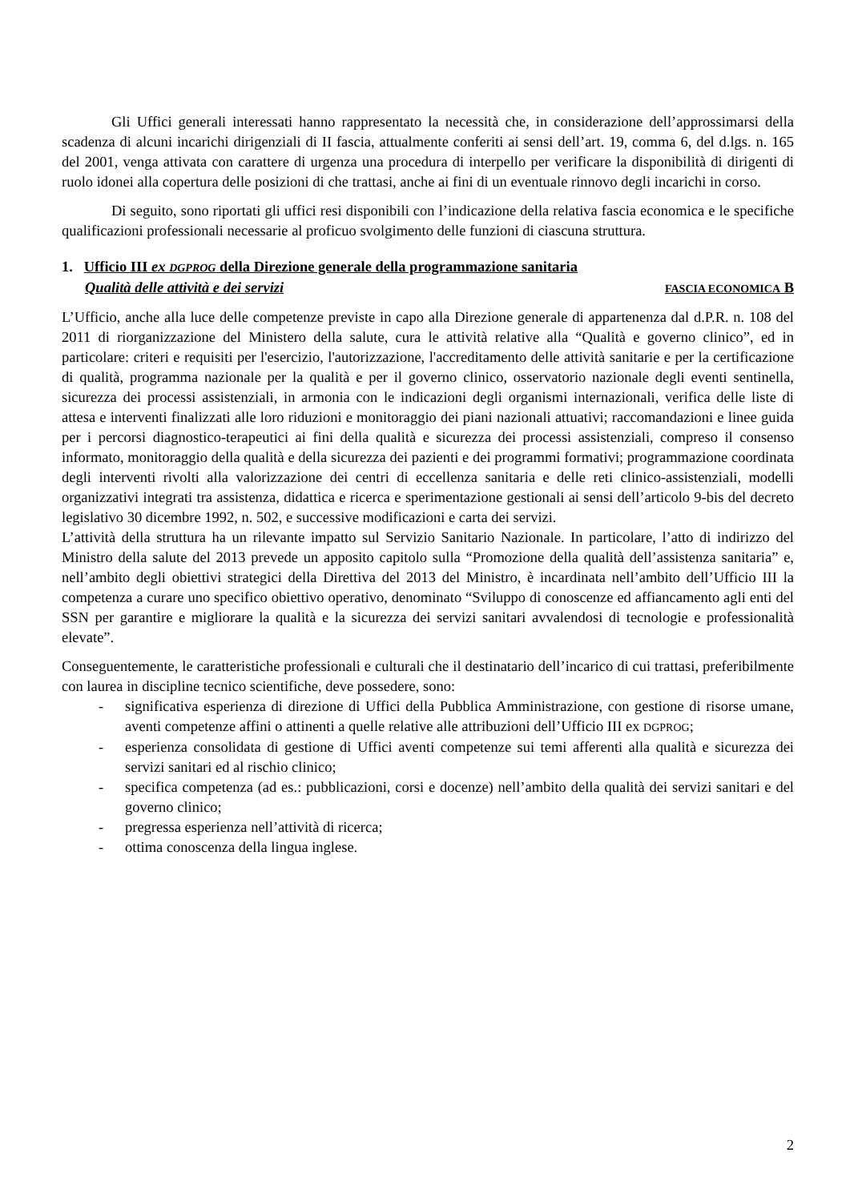Gli Uffici generali interessati hanno rappresentato la necessità che, in considerazione dell’approssimarsi della scadenza di alcuni incarichi dirigenziali di II fascia, attualmente conferiti ai sensi dell’art. 19, comma 6, del d.lgs. n. 165 del 2001, venga attivata con carattere di urgenza una procedura di interpello per verificare la disponibilità di dirigenti di ruolo idonei alla copertura delle posizioni di che trattasi, anche ai fini di un eventuale rinnovo degli incarichi in corso.
Di seguito, sono riportati gli uffici resi disponibili con l’indicazione della relativa fascia economica e le specifiche qualificazioni professionali necessarie al proficuo svolgimento delle funzioni di ciascuna struttura.
1. Ufficio III ex DGPROG della Direzione generale della programmazione sanitaria
Qualità delle attività e dei servizi FASCIA ECONOMICA B
L’Ufficio, anche alla luce delle competenze previste in capo alla Direzione generale di appartenenza dal d.P.R. n. 108 del 2011 di riorganizzazione del Ministero della salute, cura le attività relative alla “Qualità e governo clinico”, ed in particolare: criteri e requisiti per l'esercizio, l'autorizzazione, l'accreditamento delle attività sanitarie e per la certificazione di qualità, programma nazionale per la qualità e per il governo clinico, osservatorio nazionale degli eventi sentinella, sicurezza dei processi assistenziali, in armonia con le indicazioni degli organismi internazionali, verifica delle liste di attesa e interventi finalizzati alle loro riduzioni e monitoraggio dei piani nazionali attuativi; raccomandazioni e linee guida per i percorsi diagnostico-terapeutici ai fini della qualità e sicurezza dei processi assistenziali, compreso il consenso informato, monitoraggio della qualità e della sicurezza dei pazienti e dei programmi formativi; programmazione coordinata degli interventi rivolti alla valorizzazione dei centri di eccellenza sanitaria e delle reti clinico-assistenziali, modelli organizzativi integrati tra assistenza, didattica e ricerca e sperimentazione gestionali ai sensi dell’articolo 9-bis del decreto legislativo 30 dicembre 1992, n. 502, e successive modificazioni e carta dei servizi.
L’attività della struttura ha un rilevante impatto sul Servizio Sanitario Nazionale. In particolare, l’atto di indirizzo del Ministro della salute del 2013 prevede un apposito capitolo sulla “Promozione della qualità dell’assistenza sanitaria” e, nell’ambito degli obiettivi strategici della Direttiva del 2013 del Ministro, è incardinata nell’ambito dell’Ufficio III la competenza a curare uno specifico obiettivo operativo, denominato “Sviluppo di conoscenze ed affiancamento agli enti del SSN per garantire e migliorare la qualità e la sicurezza dei servizi sanitari avvalendosi di tecnologie e professionalità elevate”.
Conseguentemente, le caratteristiche professionali e culturali che il destinatario dell’incarico di cui trattasi, preferibilmente con laurea in discipline tecnico scientifiche, deve possedere, sono:
- significativa esperienza di direzione di Uffici della Pubblica Amministrazione, con gestione di risorse umane, aventi competenze affini o attinenti a quelle relative alle attribuzioni dell’Ufficio III ex DGPROG;
- esperienza consolidata di gestione di Uffici aventi competenze sui temi afferenti alla qualità e sicurezza dei servizi sanitari ed al rischio clinico;
- specifica competenza (ad es.: pubblicazioni, corsi e docenze) nell’ambito della qualità dei servizi sanitari e del governo clinico;
- pregressa esperienza nell’attività di ricerca;
- ottima conoscenza della lingua inglese.
2